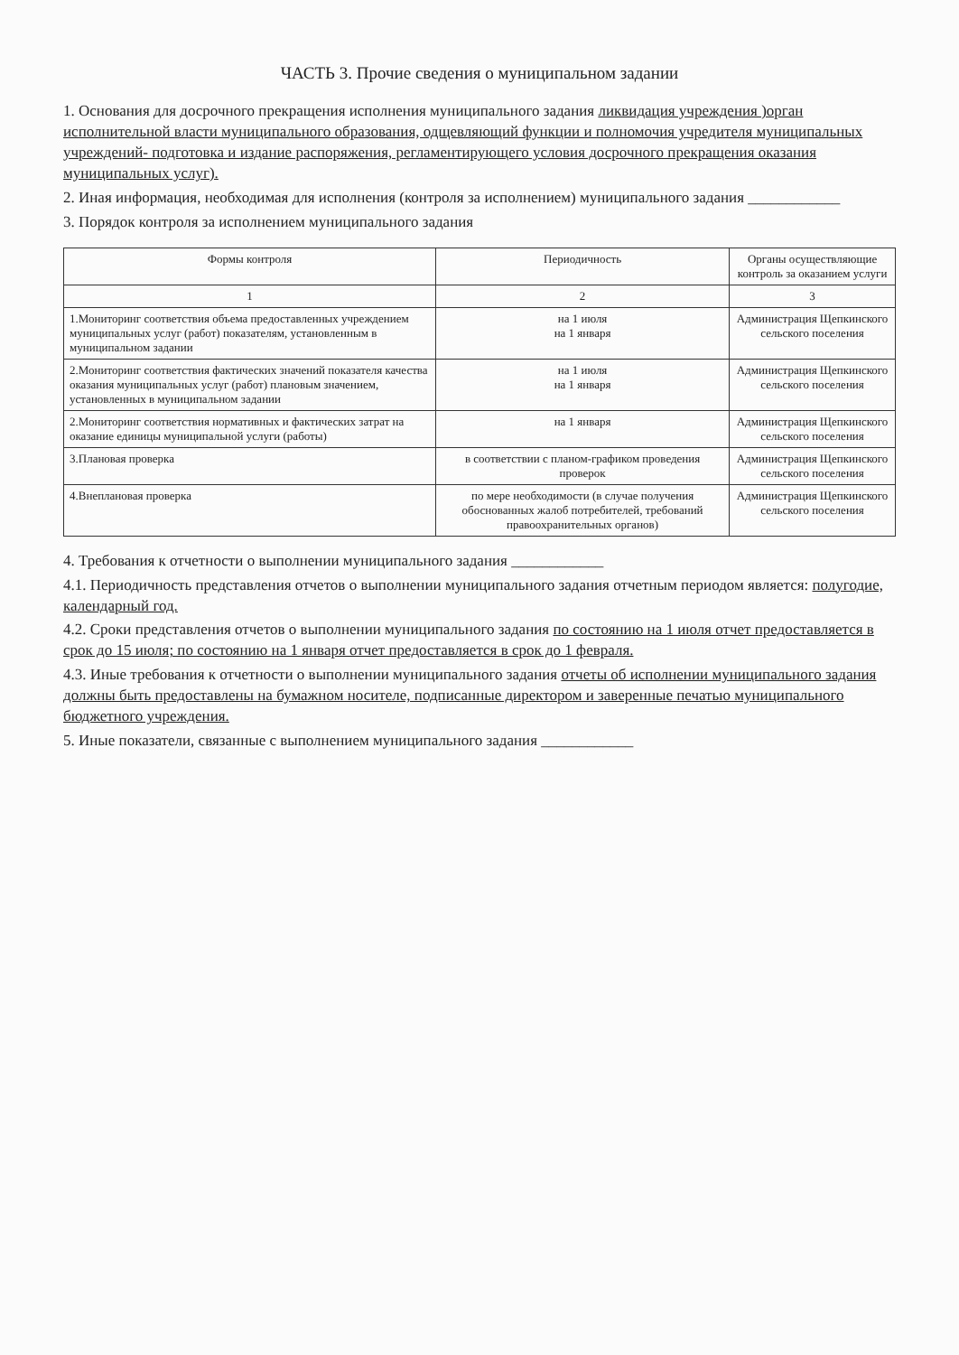ЧАСТЬ 3. Прочие сведения о муниципальном задании
1. Основания для досрочного прекращения исполнения муниципального задания ликвидация учреждения )орган исполнительной власти муниципального образования, одщевляющий функции и полномочия учредителя муниципальных учреждений- подготовка и издание распоряжения, регламентирующего условия досрочного прекращения оказания муниципальных услуг).
2. Иная информация, необходимая для исполнения (контроля за исполнением) муниципального задания ____________
3. Порядок контроля за исполнением муниципального задания
| Формы контроля | Периодичность | Органы осуществляющие контроль за оказанием услуги |
| --- | --- | --- |
| 1 | 2 | 3 |
| 1.Мониторинг соответствия объема предоставленных учреждением муниципальных услуг (работ) показателям, установленным в муниципальном задании | на 1 июля на 1 января | Администрация Щепкинского сельского поселения |
| 2.Мониторинг соответствия фактических значений показателя качества оказания муниципальных услуг (работ) плановым значением, установленных в муниципальном задании | на 1 июля на 1 января | Администрация Щепкинского сельского поселения |
| 2.Мониторинг соответствия нормативных и фактических затрат на оказание единицы муниципальной услуги (работы) | на 1 января | Администрация Щепкинского сельского поселения |
| 3.Плановая проверка | в соответствии с планом-графиком проведения проверок | Администрация Щепкинского сельского поселения |
| 4.Внеплановая проверка | по мере необходимости (в случае получения обоснованных жалоб потребителей, требований правоохранительных органов) | Администрация Щепкинского сельского поселения |
4. Требования к отчетности о выполнении муниципального задания ____________
4.1. Периодичность представления отчетов о выполнении муниципального задания отчетным периодом является: полугодие, календарный год.
4.2. Сроки представления отчетов о выполнении муниципального задания по состоянию на 1 июля отчет предоставляется в срок до 15 июля; по состоянию на 1 января отчет предоставляется в срок до 1 февраля.
4.3. Иные требования к отчетности о выполнении муниципального задания отчеты об исполнении муниципального задания должны быть предоставлены на бумажном носителе, подписанные директором и заверенные печатью муниципального бюджетного учреждения.
5. Иные показатели, связанные с выполнением муниципального задания ____________